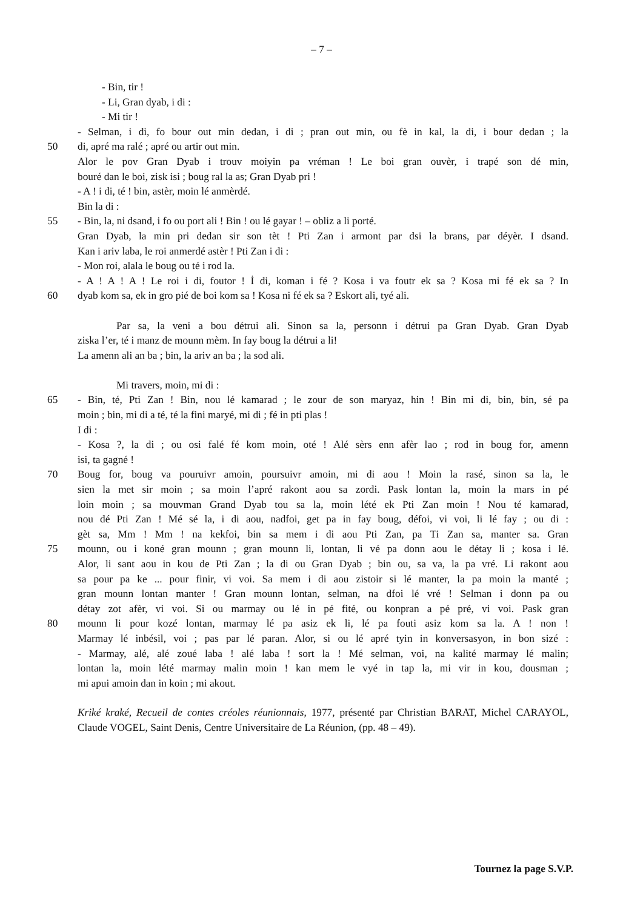– 7 –
- Bin, tir !
- Li, Gran dyab, i di :
- Mi tir !
- Selman, i di, fo bour out min dedan, i di ; pran out min, ou fè in kal, la di, i bour dedan ; la
50 di, apré ma ralé ; apré ou artir out min.
Alor le pov Gran Dyab i trouv moiyin pa vréman ! Le boi gran ouvèr, i trapé son dé min,
bouré dan le boi, zisk isi ; boug ral la as; Gran Dyab pri !
- A ! i di, té ! bin, astèr, moin lé anmèrdé.
Bin la di :
55 - Bin, la, ni dsand, i fo ou port ali ! Bin ! ou lé gayar ! – obliz a li porté.
Gran Dyab, la min pri dedan sir son tèt ! Pti Zan i armont par dsi la brans, par déyèr. I dsand.
Kan i ariv laba, le roi anmerdé astèr ! Pti Zan i di :
- Mon roi, alala le boug ou té i rod la.
- A ! A ! A ! Le roi i di, foutor ! İ di, koman i fé ? Kosa i va foutr ek sa ? Kosa mi fé ek sa ? In
60 dyab kom sa, ek in gro pié de boi kom sa ! Kosa ni fé ek sa ? Eskort ali, tyé ali.
Par sa, la veni a bou détrui ali. Sinon sa la, personn i détrui pa Gran Dyab. Gran Dyab
ziska l’er, té i manz de mounn mèm. In fay boug la détrui a li!
La amenn ali an ba ; bin, la ariv an ba ; la sod ali.
Mi travers, moin, mi di :
65 - Bin, té, Pti Zan ! Bin, nou lé kamarad ; le zour de son maryaz, hin ! Bin mi di, bin, bin, sé pa
moin ; bin, mi di a té, té la fini maryé, mi di ; fé in pti plas !
I di :
- Kosa ?, la di ; ou osi falé fé kom moin, oté ! Alé sèrs enn afèr lao ; rod in boug for, amenn
isi, ta gagné !
70 Boug for, boug va pouruivr amoin, poursuivr amoin, mi di aou ! Moin la rasé, sinon sa la, le
sien la met sir moin ; sa moin l’apré rakont aou sa zordi. Pask lontan la, moin la mars in pé
loin moin ; sa mouvman Grand Dyab tou sa la, moin lété ek Pti Zan moin ! Nou té kamarad,
nou dé Pti Zan ! Mé sé la, i di aou, nadfoi, get pa in fay boug, défoi, vi voi, li lé fay ; ou di :
gèt sa, Mm ! Mm ! na kekfoi, bin sa mem i di aou Pti Zan, pa Ti Zan sa, manter sa. Gran
75 mounn, ou i koné gran mounn ; gran mounn li, lontan, li vé pa donn aou le détay li ; kosa i lé.
Alor, li sant aou in kou de Pti Zan ; la di ou Gran Dyab ; bin ou, sa va, la pa vré. Li rakont aou
sa pour pa ke ... pour finir, vi voi. Sa mem i di aou zistoir si lé manter, la pa moin la manté ;
gran mounn lontan manter ! Gran mounn lontan, selman, na dfoi lé vré ! Selman i donn pa ou
détay zot afèr, vi voi. Si ou marmay ou lé in pé fité, ou konpran a pé pré, vi voi. Pask gran
80 mounn li pour kozé lontan, marmay lé pa asiz ek li, lé pa fouti asiz kom sa la. A ! non !
Marmay lé inbésil, voi ; pas par lé paran. Alor, si ou lé apré tyin in konversasyon, in bon sizé :
- Marmay, alé, alé zoué laba ! alé laba ! sort la ! Mé selman, voi, na kalité marmay lé malin;
lontan la, moin lété marmay malin moin ! kan mem le vyé in tap la, mi vir in kou, dousman ;
mi apui amoin dan in koin ; mi akout.
Kriké kraké, Recueil de contes créoles réunionnais, 1977, présenté par Christian BARAT, Michel CARAYOL, Claude VOGEL, Saint Denis, Centre Universitaire de La Réunion, (pp. 48 – 49).
Tournez la page S.V.P.